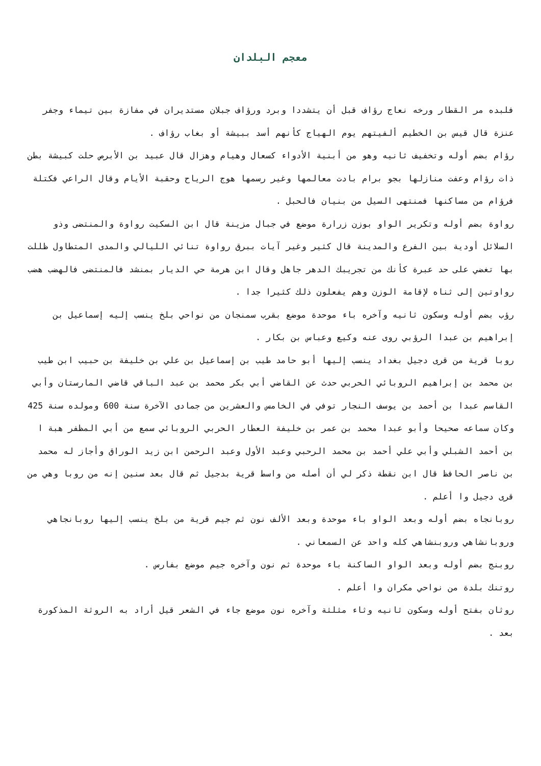معجم البلدان
فلبده مر القطار ورخه نعاج رؤاف قبل أن يتشددا وبرد ورؤاف جبلان مستديران في مفازة بين تيماء وجفر عنزة قال قيس بن الخطيم ألفيتهم يوم الهياج كأنهم أسد ببيشة أو بغاب رؤاف .
رؤام بضم أوله وتخفيف ثانيه وهو من أبنية الأدواء كسعال وهيام وهزال قال عبيد بن الأبرص حلت كبيشة بطن ذات رؤام وعفت منازلها بجو برام بادت معالمها وغير رسمها هوج الرياح وحقبة الأيام وقال الراعي فكتلة فرؤام من مساكنها فمنتهى السيل من بنيان فالحبل .
رواوة بضم أوله وتكرير الواو بوزن زرارة موضع في جبال مزينة قال ابن السكيت رواوة والمنتضى وذو السلائل أودية بين الفرع والمدينة قال كثير وغير آيات ببرق رواوة تنائي الليالي والمدى المتطاول ظللت بها تغضي على حد عبرة كأنك من تجريبك الدهر جاهل وقال ابن هرمة حي الديار بمنشد فالمنتضى فالهضب هضب رواوتين إلى ثناه لإقامة الوزن وهم يفعلون ذلك كثيرا جدا .
رؤب بضم أوله وسكون ثانيه وآخره باء موحدة موضع بقرب سمنجان من نواحي بلخ ينسب إليه إسماعيل بن إبراهيم بن عبدا الرؤبي روى عنه وكيع وعباس بن بكار .
روبا قرية من قرى دجيل بغداد ينسب إليها أبو حامد طيب بن إسماعيل بن علي بن خليفة بن حبيب ابن طيب بن محمد بن إبراهيم الروبائي الحربي حدث عن القاضي أبي بكر محمد بن عبد الباقي قاضي المارستان وأبي القاسم عبدا بن أحمد بن يوسف النجار توفي في الخامس والعشرين من جمادى الآخرة سنة 600 ومولده سنة 425 وكان سماعه صحيحا وأبو عبدا محمد بن عمر بن خليفة العطار الحربي الروبائي سمع من أبي المظفر هبة ا بن أحمد الشبلي وأبي علي أحمد بن محمد الرحبي وعبد الأول وعبد الرحمن ابن زيد الوراق وأجاز له محمد بن ناصر الحافظ قال ابن نقطة ذكر لي أن أصله من واسط قرية بدجيل ثم قال بعد سنين إنه من روبا وهي من قرى دجيل وا أعلم .
روبانجاه بضم أوله وبعد الواو باء موحدة وبعد الألف نون ثم جيم قرية من بلخ ينسب إليها روبانجاهي وروبانشاهي وروبنشاهي كله واحد عن السمعاني .
روبنج بضم أوله وبعد الواو الساكنة باء موحدة ثم نون وآخره جيم موضع بفارس .
روتنك بلدة من نواحي مكران وا أعلم .
روثان بفتح أوله وسكون ثانيه وثاء مثلثة وآخره نون موضع جاء في الشعر قيل أراد به الروثة المذكورة بعد .